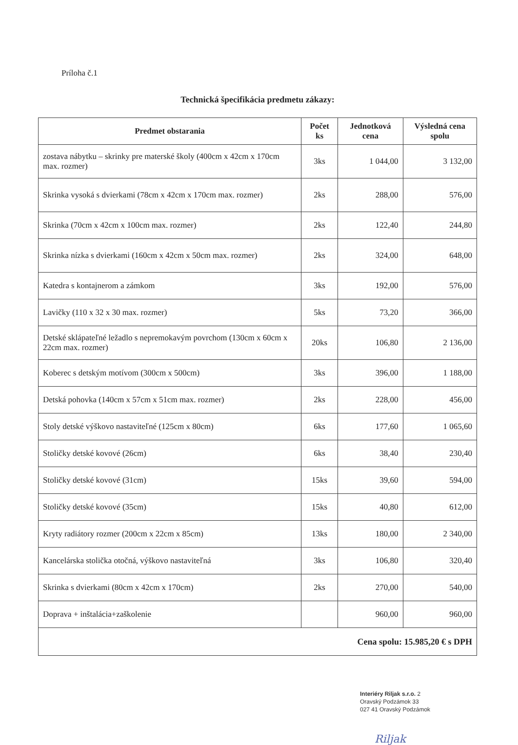Príloha č.1
Technická špecifikácia predmetu zákazy:
| Predmet obstarania | Počet ks | Jednotková cena | Výsledná cena spolu |
| --- | --- | --- | --- |
| zostava nábytku – skrinky pre materské školy (400cm x 42cm x 170cm max. rozmer) | 3ks | 1 044,00 | 3 132,00 |
| Skrinka vysoká s dvierkami (78cm x 42cm x 170cm max. rozmer) | 2ks | 288,00 | 576,00 |
| Skrinka (70cm x 42cm x 100cm max. rozmer) | 2ks | 122,40 | 244,80 |
| Skrinka nízka s dvierkami (160cm x 42cm x 50cm max. rozmer) | 2ks | 324,00 | 648,00 |
| Katedra s kontajnerom a zámkom | 3ks | 192,00 | 576,00 |
| Lavičky (110 x 32 x 30 max. rozmer) | 5ks | 73,20 | 366,00 |
| Detské sklápateľné ležadlo s nepremokavým povrchom (130cm x 60cm x 22cm max. rozmer) | 20ks | 106,80 | 2 136,00 |
| Koberec s detským motívom (300cm x 500cm) | 3ks | 396,00 | 1 188,00 |
| Detská pohovka (140cm x 57cm x 51cm max. rozmer) | 2ks | 228,00 | 456,00 |
| Stoly detské výškovo nastaviteľné (125cm x 80cm) | 6ks | 177,60 | 1 065,60 |
| Stoličky detské kovové (26cm) | 6ks | 38,40 | 230,40 |
| Stoličky detské kovové (31cm) | 15ks | 39,60 | 594,00 |
| Stoličky detské kovové (35cm) | 15ks | 40,80 | 612,00 |
| Kryty radiátory rozmer (200cm x 22cm x 85cm) | 13ks | 180,00 | 2 340,00 |
| Kancelárska stolička otočná, výškovo nastaviteľná | 3ks | 106,80 | 320,40 |
| Skrinka s dvierkami (80cm x 42cm x 170cm) | 2ks | 270,00 | 540,00 |
| Doprava + inštalácia+zaškolenie | | 960,00 | 960,00 |
| Cena spolu: 15.985,20 € s DPH | | | |
Interiéry Riljak s.r.o. 2
Oravský Podzámok 33
027 41 Oravský Podzámok
Riljak